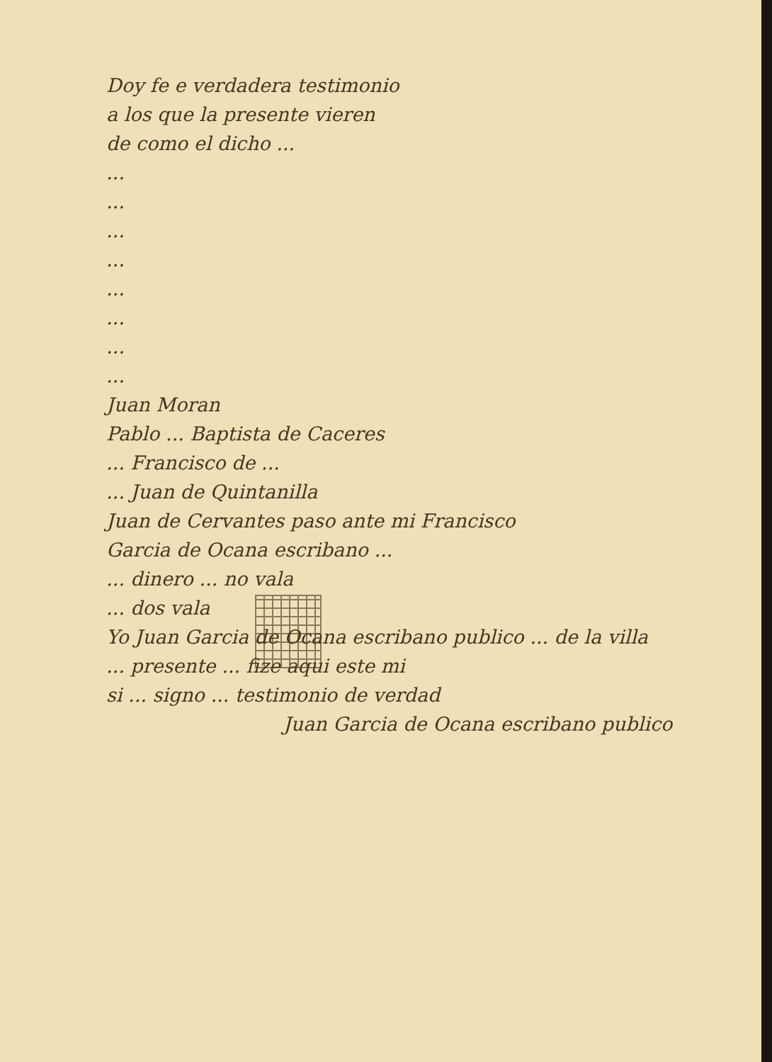Doy fe e verdadera testimonio
a los que la presente vieren
de como el dicho ...
...
...
...
...
...
...
...
...
Juan Moran
Pablo ... Baptista de Caceres
... Francisco de ...
... Juan de Quintanilla
Juan de Cervantes paso ante mi Francisco
Garcia de Ocana escribano ...
... dinero ... no vala
... dos vala
Yo Juan Garcia de Ocana escribano publico ... de la villa
... presente ... fize aqui este mi
si ... signo ... testimonio de verdad
Juan Garcia de Ocana escribano publico